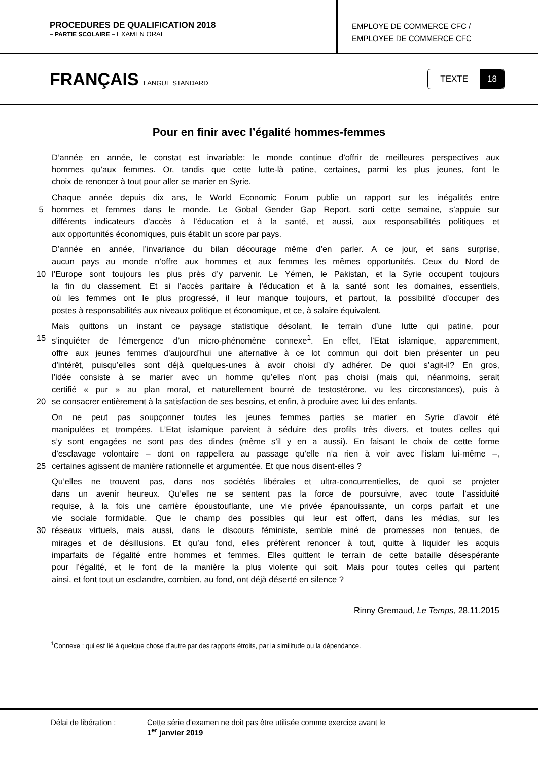PROCEDURES DE QUALIFICATION 2018
– PARTIE SCOLAIRE – EXAMEN ORAL
EMPLOYE DE COMMERCE CFC /
EMPLOYEE DE COMMERCE CFC
FRANÇAIS LANGUE STANDARD
TEXTE 18
Pour en finir avec l’égalité hommes-femmes
D’année en année, le constat est invariable: le monde continue d’offrir de meilleures perspectives aux
hommes qu’aux femmes. Or, tandis que cette lutte-là patine, certaines, parmi les plus jeunes, font le
choix de renoncer à tout pour aller se marier en Syrie.
Chaque année depuis dix ans, le World Economic Forum publie un rapport sur les inégalités entre
5 hommes et femmes dans le monde. Le Gobal Gender Gap Report, sorti cette semaine, s’appuie sur
différents indicateurs d’accès à l’éducation et à la santé, et aussi, aux responsabilités politiques et
aux opportunités économiques, puis établit un score par pays.
D’année en année, l’invariance du bilan décourage même d’en parler. A ce jour, et sans surprise,
aucun pays au monde n’offre aux hommes et aux femmes les mêmes opportunités. Ceux du Nord de
10 l’Europe sont toujours les plus près d’y parvenir. Le Yémen, le Pakistan, et la Syrie occupent toujours
la fin du classement. Et si l’accès paritaire à l’éducation et à la santé sont les domaines, essentiels,
où les femmes ont le plus progressé, il leur manque toujours, et partout, la possibilité d’occuper des
postes à responsabilités aux niveaux politique et économique, et ce, à salaire équivalent.
Mais quittons un instant ce paysage statistique désolant, le terrain d’une lutte qui patine, pour
15 s’inquiéter de l’émergence d’un micro-phénomène connexe<sup>1</sup>. En effet, l’Etat islamique, apparemment,
offre aux jeunes femmes d’aujourd’hui une alternative à ce lot commun qui doit bien présenter un peu
d’intérêt, puisqu’elles sont déjà quelques-unes à avoir choisi d’y adhérer. De quoi s’agit-il? En gros,
l’idée consiste à se marier avec un homme qu’elles n’ont pas choisi (mais qui, néanmoins, serait
certifié « pur » au plan moral, et naturellement bourré de testostérone, vu les circonstances), puis à
20 se consacrer entièrement à la satisfaction de ses besoins, et enfin, à produire avec lui des enfants.
On ne peut pas soupçonner toutes les jeunes femmes parties se marier en Syrie d’avoir été
manipulées et trompées. L’Etat islamique parvient à séduire des profils très divers, et toutes celles qui
s’y sont engagées ne sont pas des dindes (même s’il y en a aussi). En faisant le choix de cette forme
d’esclavage volontaire – dont on rappellera au passage qu’elle n’a rien à voir avec l’islam lui-même –,
25 certaines agissent de manière rationnelle et argumentée. Et que nous disent-elles ?
Qu’elles ne trouvent pas, dans nos sociétés libérales et ultra-concurrentielles, de quoi se projeter
dans un avenir heureux. Qu’elles ne se sentent pas la force de poursuivre, avec toute l’assiduité
requise, à la fois une carrière époustouflante, une vie privée épanouissante, un corps parfait et une
vie sociale formidable. Que le champ des possibles qui leur est offert, dans les médias, sur les
30 réseaux virtuels, mais aussi, dans le discours féministe, semble miné de promesses non tenues, de
mirages et de désillusions. Et qu’au fond, elles préfèrent renoncer à tout, quitte à liquider les acquis
imparfaits de l’égalité entre hommes et femmes. Elles quittent le terrain de cette bataille désespérante
pour l’égalité, et le font de la manière la plus violente qui soit. Mais pour toutes celles qui partent
ainsi, et font tout un esclandre, combien, au fond, ont déjà déserté en silence ?
Rinny Gremaud, Le Temps, 28.11.2015
<sup>1</sup> Connexe : qui est lié à quelque chose d’autre par des rapports étroits, par la similitude ou la dépendance.
Délai de libération : Cette série d'examen ne doit pas être utilisée comme exercice avant le
1<sup>er</sup> janvier 2019